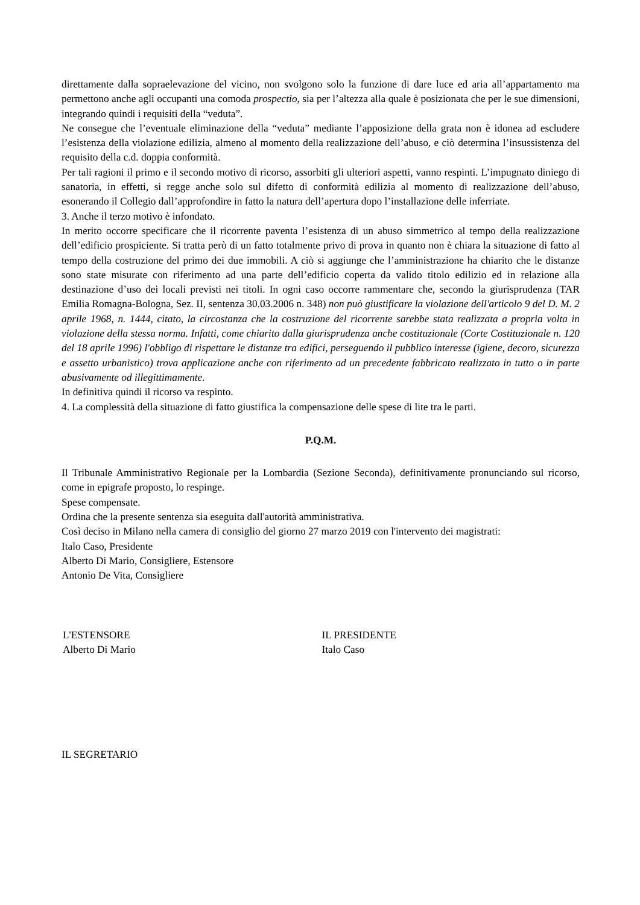direttamente dalla sopraelevazione del vicino, non svolgono solo la funzione di dare luce ed aria all’appartamento ma permettono anche agli occupanti una comoda prospectio, sia per l’altezza alla quale è posizionata che per le sue dimensioni, integrando quindi i requisiti della “veduta”.
Ne consegue che l’eventuale eliminazione della “veduta” mediante l’apposizione della grata non è idonea ad escludere l’esistenza della violazione edilizia, almeno al momento della realizzazione dell’abuso, e ciò determina l’insussistenza del requisito della c.d. doppia conformità.
Per tali ragioni il primo e il secondo motivo di ricorso, assorbiti gli ulteriori aspetti, vanno respinti. L’impugnato diniego di sanatoria, in effetti, si regge anche solo sul difetto di conformità edilizia al momento di realizzazione dell’abuso, esonerando il Collegio dall’approfondire in fatto la natura dell’apertura dopo l’installazione delle inferriate.
3. Anche il terzo motivo è infondato.
In merito occorre specificare che il ricorrente paventa l’esistenza di un abuso simmetrico al tempo della realizzazione dell’edificio prospiciente. Si tratta però di un fatto totalmente privo di prova in quanto non è chiara la situazione di fatto al tempo della costruzione del primo dei due immobili. A ciò si aggiunge che l’amministrazione ha chiarito che le distanze sono state misurate con riferimento ad una parte dell’edificio coperta da valido titolo edilizio ed in relazione alla destinazione d’uso dei locali previsti nei titoli. In ogni caso occorre rammentare che, secondo la giurisprudenza (TAR Emilia Romagna-Bologna, Sez. II, sentenza 30.03.2006 n. 348) non può giustificare la violazione dell'articolo 9 del D. M. 2 aprile 1968, n. 1444, citato, la circostanza che la costruzione del ricorrente sarebbe stata realizzata a propria volta in violazione della stessa norma. Infatti, come chiarito dalla giurisprudenza anche costituzionale (Corte Costituzionale n. 120 del 18 aprile 1996) l'obbligo di rispettare le distanze tra edifici, perseguendo il pubblico interesse (igiene, decoro, sicurezza e assetto urbanistico) trova applicazione anche con riferimento ad un precedente fabbricato realizzato in tutto o in parte abusivamente od illegittimamente.
In definitiva quindi il ricorso va respinto.
4. La complessità della situazione di fatto giustifica la compensazione delle spese di lite tra le parti.
P.Q.M.
Il Tribunale Amministrativo Regionale per la Lombardia (Sezione Seconda), definitivamente pronunciando sul ricorso, come in epigrafe proposto, lo respinge.
Spese compensate.
Ordina che la presente sentenza sia eseguita dall'autorità amministrativa.
Così deciso in Milano nella camera di consiglio del giorno 27 marzo 2019 con l'intervento dei magistrati:
Italo Caso, Presidente
Alberto Di Mario, Consigliere, Estensore
Antonio De Vita, Consigliere
L'ESTENSORE
Alberto Di Mario
IL PRESIDENTE
Italo Caso
IL SEGRETARIO